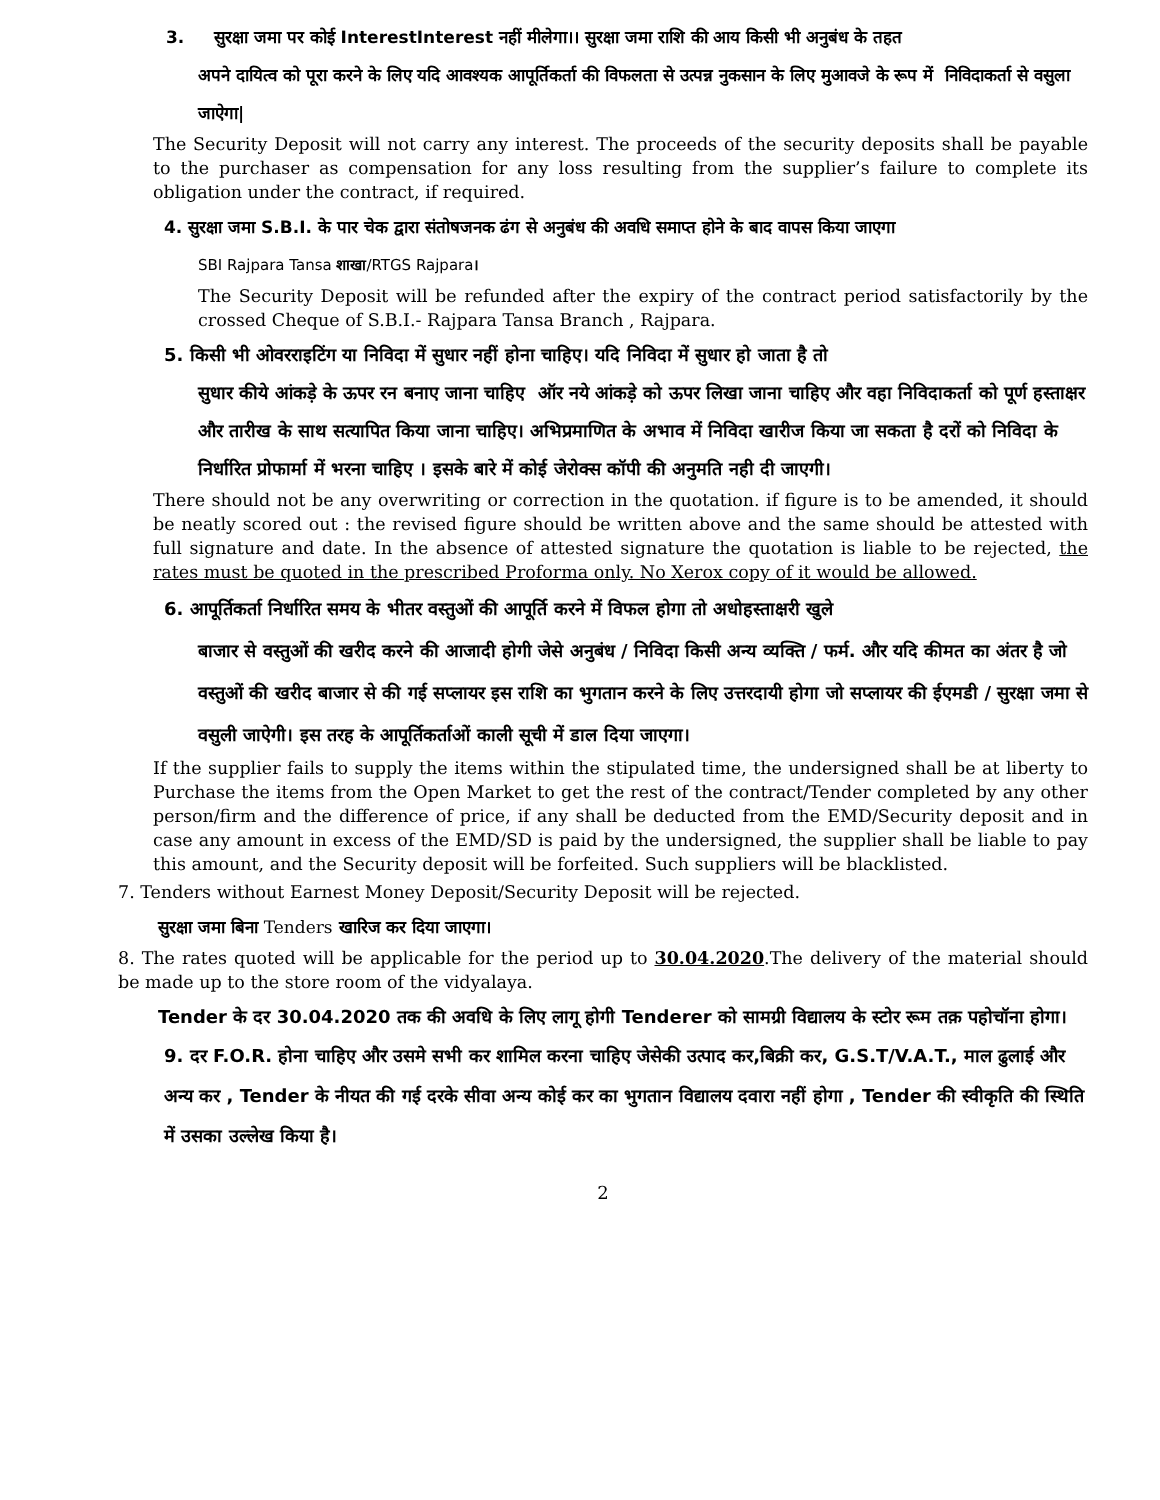3. सुरक्षा जमा पर कोई InterestInterest नहीं मीलेगा।। सुरक्षा जमा राशि की आय किसी भी अनुबंध के तहत
अपने दायित्व को पूरा करने के लिए यदि आवश्यक आपूर्तिकर्ता की विफलता से उत्पन्न नुकसान के लिए मुआवजे के रूप में निविदाकर्ता से वसुला जाऐगा|
The Security Deposit will not carry any interest. The proceeds of the security deposits shall be payable to the purchaser as compensation for any loss resulting from the supplier’s failure to complete its obligation under the contract, if required.
4. सुरक्षा जमा S.B.I. के पार चेक द्वारा संतोषजनक ढंग से अनुबंध की अवधि समाप्त होने के बाद वापस किया जाएगा
SBI Rajpara Tansa शाखा/RTGS Rajpara।
The Security Deposit will be refunded after the expiry of the contract period satisfactorily by the crossed Cheque of S.B.I.- Rajpara Tansa Branch , Rajpara.
5. किसी भी ओवरराइटिंग या निविदा में सुधार नहीं होना चाहिए। यदि निविदा में सुधार हो जाता है तो
सुधार कीये आंकड़े के ऊपर रन बनाए जाना चाहिए ऑर नये आंकड़े को ऊपर लिखा जाना चाहिए और वहा निविदाकर्ता को पूर्ण हस्ताक्षर और तारीख के साथ सत्यापित किया जाना चाहिए। अभिप्रमाणित के अभाव में निविदा खारीज किया जा सकता है दरों को निविदा के निर्धारित प्रोफार्मा में भरना चाहिए । इसके बारे में कोई जेरोक्स कॉपी की अनुमति नही दी जाएगी।
There should not be any overwriting or correction in the quotation. if figure is to be amended, it should be neatly scored out : the revised figure should be written above and the same should be attested with full signature and date. In the absence of attested signature the quotation is liable to be rejected, the rates must be quoted in the prescribed Proforma only. No Xerox copy of it would be allowed.
6. आपूर्तिकर्ता निर्धारित समय के भीतर वस्तुओं की आपूर्ति करने में विफल होगा तो अधोहस्ताक्षरी खुले
बाजार से वस्तुओं की खरीद करने की आजादी होगी जेसे अनुबंध / निविदा किसी अन्य व्यक्ति / फर्म. और यदि कीमत का अंतर है जो वस्तुओं की खरीद बाजार से की गई सप्लायर इस राशि का भुगतान करने के लिए उत्तरदायी होगा जो सप्लायर की ईएमडी / सुरक्षा जमा से वसुली जाऐगी। इस तरह के आपूर्तिकर्ताओं काली सूची में डाल दिया जाएगा।
If the supplier fails to supply the items within the stipulated time, the undersigned shall be at liberty to Purchase the items from the Open Market to get the rest of the contract/Tender completed by any other person/firm and the difference of price, if any shall be deducted from the EMD/Security deposit and in case any amount in excess of the EMD/SD is paid by the undersigned, the supplier shall be liable to pay this amount, and the Security deposit will be forfeited. Such suppliers will be blacklisted.
7. Tenders without Earnest Money Deposit/Security Deposit will be rejected.
सुरक्षा जमा बिना Tenders खारिज कर दिया जाएगा।
8. The rates quoted will be applicable for the period up to 30.04.2020.The delivery of the material should be made up to the store room of the vidyalaya.
Tender के दर 30.04.2020 तक की अवधि के लिए लागू होगी Tenderer को सामग्री विद्यालय के स्टोर रूम तक़ पहोचॉना होगा।
9. दर F.O.R. होना चाहिए और उसमे सभी कर शामिल करना चाहिए जेसेकी उत्पाद कर,बिक्री कर, G.S.T/V.A.T., माल ढुलाई और अन्य कर , Tender के नीयत की गई दरके सीवा अन्य कोई कर का भुगतान विद्यालय दवारा नहीं होगा , Tender की स्वीकृति की स्थिति में उसका उल्लेख किया है।
2